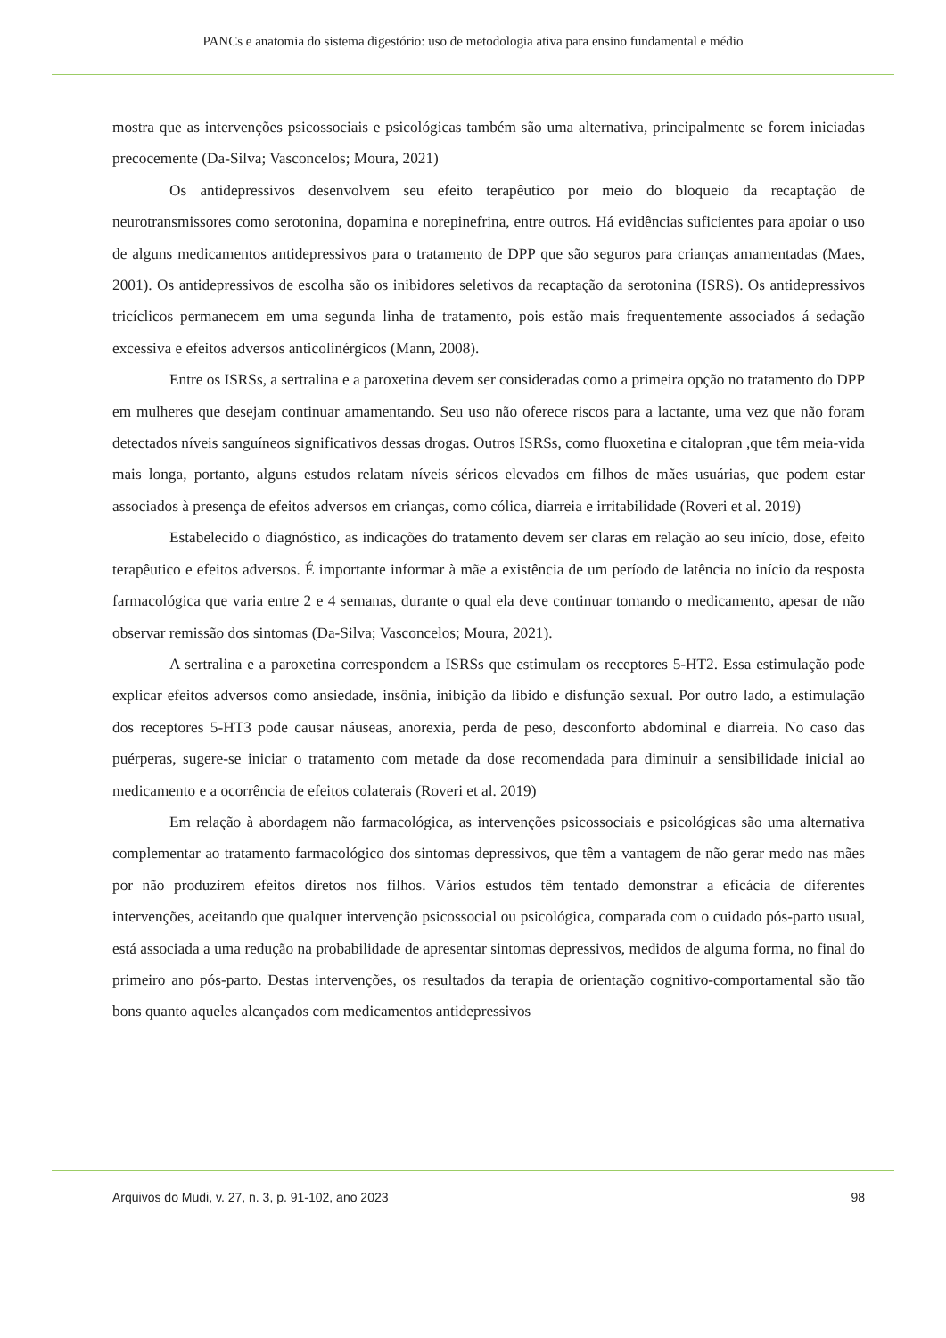PANCs e anatomia do sistema digestório: uso de metodologia ativa para ensino fundamental e médio
mostra que as intervenções psicossociais e psicológicas também são uma alternativa, principalmente se forem iniciadas precocemente (Da-Silva; Vasconcelos; Moura, 2021)
Os antidepressivos desenvolvem seu efeito terapêutico por meio do bloqueio da recaptação de neurotransmissores como serotonina, dopamina e norepinefrina, entre outros. Há evidências suficientes para apoiar o uso de alguns medicamentos antidepressivos para o tratamento de DPP que são seguros para crianças amamentadas (Maes, 2001). Os antidepressivos de escolha são os inibidores seletivos da recaptação da serotonina (ISRS). Os antidepressivos tricíclicos permanecem em uma segunda linha de tratamento, pois estão mais frequentemente associados á sedação excessiva e efeitos adversos anticolinérgicos (Mann, 2008).
Entre os ISRSs, a sertralina e a paroxetina devem ser consideradas como a primeira opção no tratamento do DPP em mulheres que desejam continuar amamentando. Seu uso não oferece riscos para a lactante, uma vez que não foram detectados níveis sanguíneos significativos dessas drogas. Outros ISRSs, como fluoxetina e citalopran ,que têm meia-vida mais longa, portanto, alguns estudos relatam níveis séricos elevados em filhos de mães usuárias, que podem estar associados à presença de efeitos adversos em crianças, como cólica, diarreia e irritabilidade (Roveri et al. 2019)
Estabelecido o diagnóstico, as indicações do tratamento devem ser claras em relação ao seu início, dose, efeito terapêutico e efeitos adversos. É importante informar à mãe a existência de um período de latência no início da resposta farmacológica que varia entre 2 e 4 semanas, durante o qual ela deve continuar tomando o medicamento, apesar de não observar remissão dos sintomas (Da-Silva; Vasconcelos; Moura, 2021).
A sertralina e a paroxetina correspondem a ISRSs que estimulam os receptores 5-HT2. Essa estimulação pode explicar efeitos adversos como ansiedade, insônia, inibição da libido e disfunção sexual. Por outro lado, a estimulação dos receptores 5-HT3 pode causar náuseas, anorexia, perda de peso, desconforto abdominal e diarreia. No caso das puérperas, sugere-se iniciar o tratamento com metade da dose recomendada para diminuir a sensibilidade inicial ao medicamento e a ocorrência de efeitos colaterais (Roveri et al. 2019)
Em relação à abordagem não farmacológica, as intervenções psicossociais e psicológicas são uma alternativa complementar ao tratamento farmacológico dos sintomas depressivos, que têm a vantagem de não gerar medo nas mães por não produzirem efeitos diretos nos filhos. Vários estudos têm tentado demonstrar a eficácia de diferentes intervenções, aceitando que qualquer intervenção psicossocial ou psicológica, comparada com o cuidado pós-parto usual, está associada a uma redução na probabilidade de apresentar sintomas depressivos, medidos de alguma forma, no final do primeiro ano pós-parto. Destas intervenções, os resultados da terapia de orientação cognitivo-comportamental são tão bons quanto aqueles alcançados com medicamentos antidepressivos
Arquivos do Mudi, v. 27, n. 3, p. 91-102, ano 2023 98